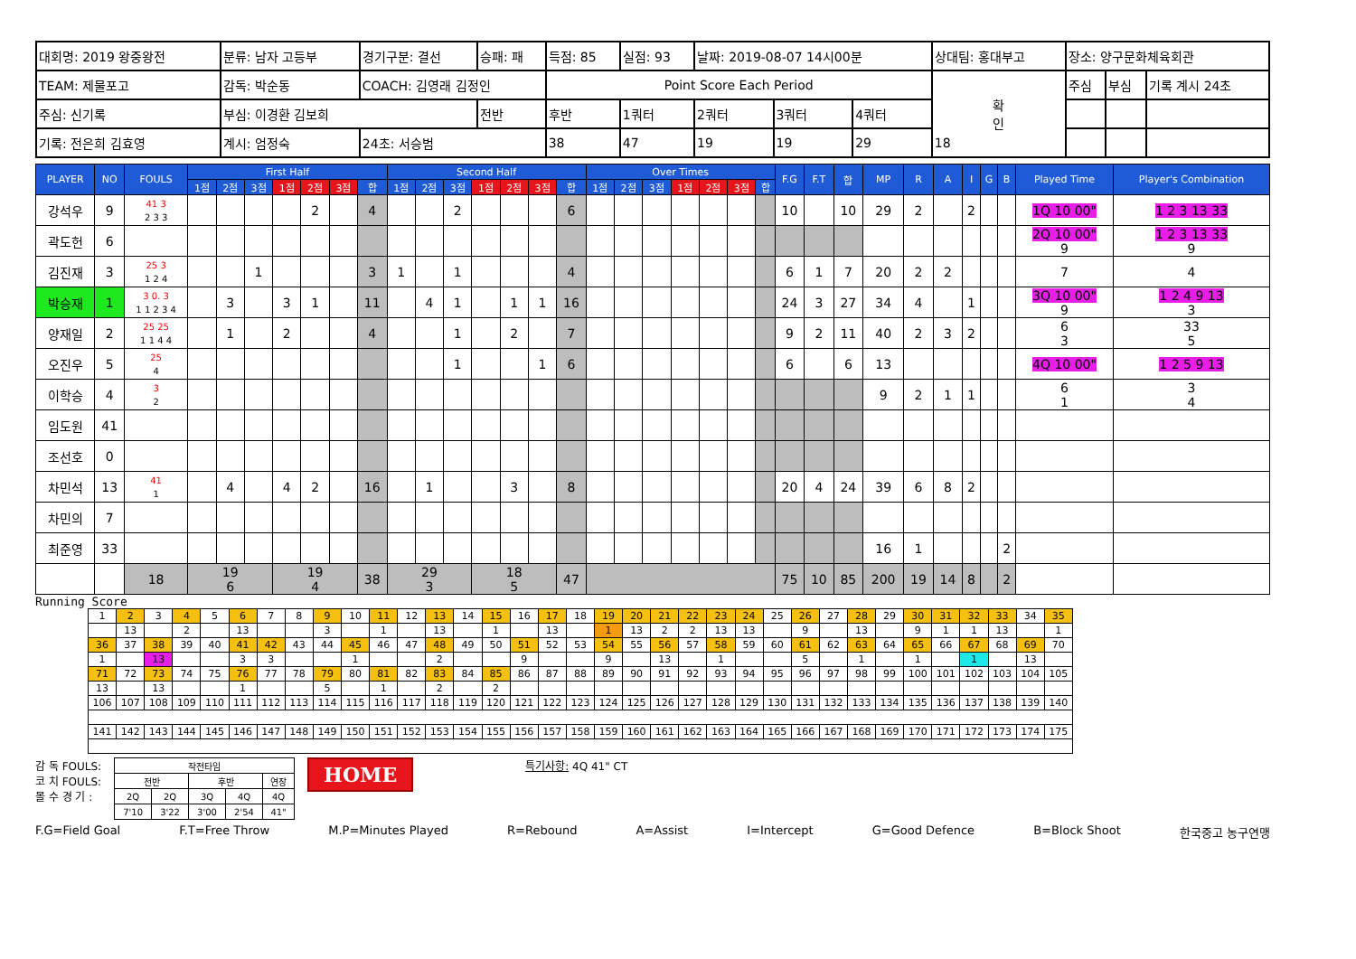| 대회명: 2019 왕중왕전 | 분류: 남자 고등부 | 경기구분: 결선 | 승패: 패 | 득점: 85 | 실점: 93 | 날짜: 2019-08-07 14시00분 | | | 상대팀: 홍대부고 | | 장소: 양구문화체육회관 | | |
| TEAM: 제물포고 | 감독: 박순동 | COACH: 김영래 김정인 | | Point Score Each Period | | | | | | 확 인 | 주심 | 부심 | 기록 계시 24초 |
| 주심: 신기록 | 부심: 이경환 김보희 | | 전반 | 후반 | 1쿼터 | 2쿼터 | 3쿼터 | 4쿼터 | | | | | |
| 기록: 전은희 김효영 | 계시: 엄정숙 | 24초: 서승범 | | 38 | 47 | 19 | 19 | 29 | 18 | | | | |
| PLAYER | NO | FOULS | First Half | | | | | | | Second Half | | | | | | | Over Times | | | | | | | F.G | F.T | 합 | MP | R | A | I | G | B | Played Time | Player's Combination |
| --- | --- | --- | --- | --- | --- | --- | --- | --- | --- | --- | --- | --- | --- | --- | --- | --- | --- | --- | --- | --- | --- | --- | --- | --- | --- | --- | --- | --- | --- | --- | --- | --- | --- | --- |
| | | | 1점 | 2점 | 3점 | 1점 | 2점 | 3점 | 합 | 1점 | 2점 | 3점 | 1점 | 2점 | 3점 | 합 | 1점 | 2점 | 3점 | 1점 | 2점 | 3점 | 합 | | | | | | | | | | | |
| 강석우 | 9 | 41 3 2 3 3 | | | | | 2 | | 4 | | | 2 | | | | 6 | | | | | | | | 10 | | 10 | 29 | 2 | | 2 | | | 1Q 10 00" | 1 2 3 13 33 |
| 곽도헌 | 6 | | | | | | | | | | | | | | | | | | | | | | | | | | | | | | | | 2Q 10 00" 9 | 1 2 3 13 33 9 |
| 김진재 | 3 | 25 3 1 2 4 | | | 1 | | | | 3 | 1 | | 1 | | | | 4 | | | | | | | | 6 | 1 | 7 | 20 | 2 | 2 | | | | 7 | 4 |
| 박승재 | 1 | 3 0. 3 1 1 2 3 4 | | 3 | | 3 | 1 | | 11 | | 4 | 1 | | 1 | 1 | 16 | | | | | | | | 24 | 3 | 27 | 34 | 4 | | 1 | | | 3Q 10 00" 9 | 1 2 4 9 13 3 |
| 양재일 | 2 | 25 25 1 1 4 4 | | 1 | | 2 | | | 4 | | | 1 | | 2 | | 7 | | | | | | | | 9 | 2 | 11 | 40 | 2 | 3 | 2 | | | 6 3 | 33 5 |
| 오진우 | 5 | 25 4 | | | | | | | | | | 1 | | | 1 | 6 | | | | | | | | 6 | | 6 | 13 | | | | | | 4Q 10 00" | 1 2 5 9 13 |
| 이학승 | 4 | 3 2 | | | | | | | | | | | | | | | | | | | | | | | | | 9 | 2 | 1 | 1 | | | 6 1 | 3 4 |
| 임도원 | 41 | | | | | | | | | | | | | | | | | | | | | | | | | | | | | | | | | |
| 조선호 | 0 | | | | | | | | | | | | | | | | | | | | | | | | | | | | | | | | | |
| 차민석 | 13 | 41 1 | | 4 | | 4 | 2 | | 16 | | 1 | | | 3 | | 8 | | | | | | | | 20 | 4 | 24 | 39 | 6 | 8 | 2 | | | | |
| 차민의 | 7 | | | | | | | | | | | | | | | | | | | | | | | | | | | | | | | | | |
| 최준영 | 33 | | | | | | | | | | | | | | | | | | | | | | | | | | 16 | 1 | | | | 2 | | |
| | | 18 | 19 6 | | | 19 4 | | | 38 | 29 3 | | | 18 5 | | | 47 | | | | | | | | 75 | 10 | 85 | 200 | 19 | 14 | 8 | | 2 | | |
Running Score
| 1 | 2 | 3 | 4 | 5 | 6 | 7 | 8 | 9 | 10 | 11 | 12 | 13 | 14 | 15 | 16 | 17 | 18 | 19 | 20 | 21 | 22 | 23 | 24 | 25 | 26 | 27 | 28 | 29 | 30 | 31 | 32 | 33 | 34 | 35 |
| | 13 | | 2 | | 13 | | | 3 | | 1 | | 13 | | 1 | | 13 | | 1 | 13 | 2 | 2 | 13 | 13 | | 9 | | 13 | | 9 | 1 | 1 | 13 | | 1 |
| 36 | 37 | 38 | 39 | 40 | 41 | 42 | 43 | 44 | 45 | 46 | 47 | 48 | 49 | 50 | 51 | 52 | 53 | 54 | 55 | 56 | 57 | 58 | 59 | 60 | 61 | 62 | 63 | 64 | 65 | 66 | 67 | 68 | 69 | 70 |
| 1 | | 13 | | | 3 | 3 | | | 1 | | | 2 | | | 9 | | | 9 | | 13 | | 1 | | | 5 | | 1 | | 1 | | 1 | | 13 | |
| 71 | 72 | 73 | 74 | 75 | 76 | 77 | 78 | 79 | 80 | 81 | 82 | 83 | 84 | 85 | 86 | 87 | 88 | 89 | 90 | 91 | 92 | 93 | 94 | 95 | 96 | 97 | 98 | 99 | 100 | 101 | 102 | 103 | 104 | 105 |
| 13 | | 13 | | | 1 | | | 5 | | 1 | | 2 | | 2 | | | | | | | | | | | | | | | | | | | | |
| 106 | 107 | 108 | 109 | 110 | 111 | 112 | 113 | 114 | 115 | 116 | 117 | 118 | 119 | 120 | 121 | 122 | 123 | 124 | 125 | 126 | 127 | 128 | 129 | 130 | 131 | 132 | 133 | 134 | 135 | 136 | 137 | 138 | 139 | 140 |
| 141 | 142 | 143 | 144 | 145 | 146 | 147 | 148 | 149 | 150 | 151 | 152 | 153 | 154 | 155 | 156 | 157 | 158 | 159 | 160 | 161 | 162 | 163 | 164 | 165 | 166 | 167 | 168 | 169 | 170 | 171 | 172 | 173 | 174 | 175 |
감 독 FOULS:
코 치 FOULS:
몰 수 경 기 :
| 작전타임 | | | | |
| 전반 | | 후반 | | 연장 |
| 2Q | 2Q | 3Q | 4Q | 4Q |
| 7'10 | 3'22 | 3'00 | 2'54 | 41" |
HOME
특기사항: 4Q 41" CT
F.G=Field Goal F.T=Free Throw M.P=Minutes Played R=Rebound A=Assist I=Intercept G=Good Defence B=Block Shoot 한국중고 농구연맹